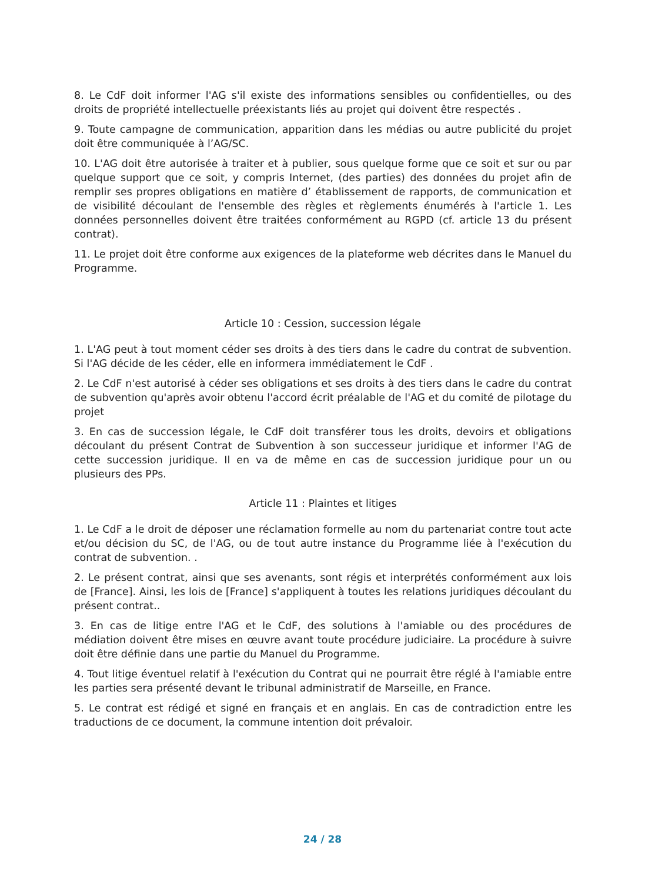8. Le CdF doit informer l'AG s'il existe des informations sensibles ou confidentielles, ou des droits de propriété intellectuelle préexistants liés au projet qui doivent être respectés .
9. Toute campagne de communication, apparition dans les médias ou autre publicité du projet doit être communiquée à l’AG/SC.
10. L'AG doit être autorisée à traiter et à publier, sous quelque forme que ce soit et sur ou par quelque support que ce soit, y compris Internet, (des parties) des données du projet afin de remplir ses propres obligations en matière d’ établissement de rapports, de communication et de visibilité découlant de l'ensemble des règles et règlements énumérés à l'article 1. Les données personnelles doivent être traitées conformément au RGPD (cf. article 13 du présent contrat).
11. Le projet doit être conforme aux exigences de la plateforme web décrites dans le Manuel du Programme.
Article 10 : Cession, succession légale
1. L'AG peut à tout moment céder ses droits à des tiers dans le cadre du contrat de subvention. Si l'AG décide de les céder, elle en informera immédiatement le CdF .
2. Le CdF n'est autorisé à céder ses obligations et ses droits à des tiers dans le cadre du contrat de subvention qu'après avoir obtenu l'accord écrit préalable de l'AG et du comité de pilotage du projet
3. En cas de succession légale, le CdF doit transférer tous les droits, devoirs et obligations découlant du présent Contrat de Subvention à son successeur juridique et informer l'AG de cette succession juridique. Il en va de même en cas de succession juridique pour un ou plusieurs des PPs.
Article 11 : Plaintes et litiges
1. Le CdF a le droit de déposer une réclamation formelle au nom du partenariat contre tout acte et/ou décision du SC, de l'AG, ou de tout autre instance du Programme liée à l'exécution du contrat de subvention. .
2. Le présent contrat, ainsi que ses avenants, sont régis et interprétés conformément aux lois de [France]. Ainsi, les lois de [France] s'appliquent à toutes les relations juridiques découlant du présent contrat..
3. En cas de litige entre l'AG et le CdF, des solutions à l'amiable ou des procédures de médiation doivent être mises en œuvre avant toute procédure judiciaire. La procédure à suivre doit être définie dans une partie du Manuel du Programme.
4. Tout litige éventuel relatif à l'exécution du Contrat qui ne pourrait être réglé à l'amiable entre les parties sera présenté devant le tribunal administratif de Marseille, en France.
5. Le contrat est rédigé et signé en français et en anglais. En cas de contradiction entre les traductions de ce document, la commune intention doit prévaloir.
24 / 28